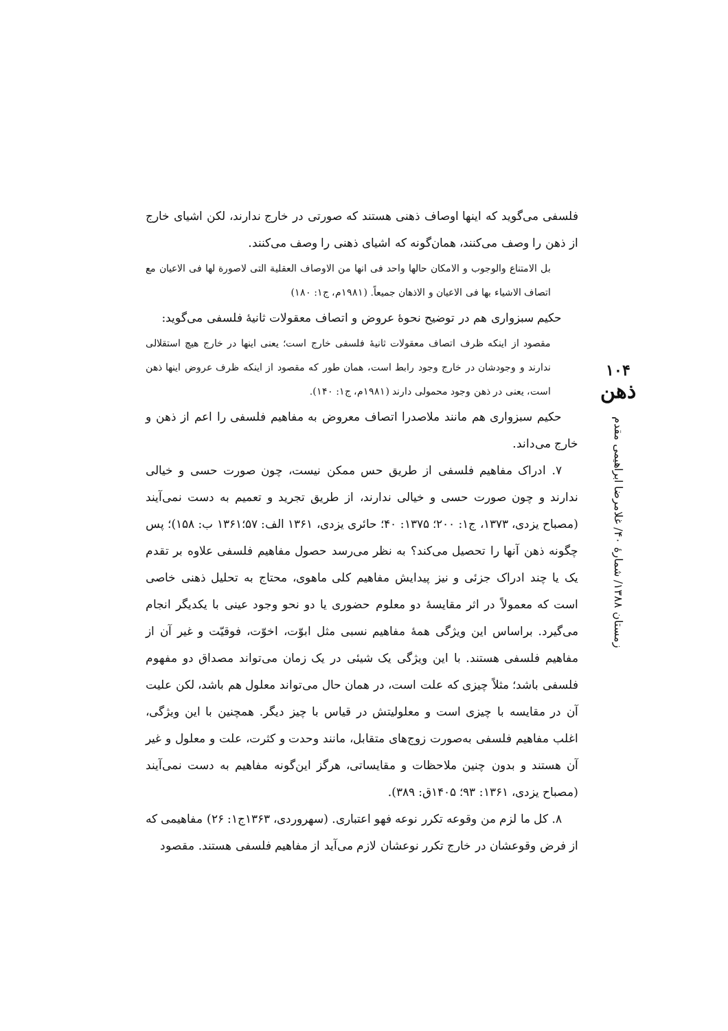فلسفی می‌گوید که اینها اوصاف ذهنی هستند که صورتی در خارج ندارند، لکن اشیای خارج از ذهن را وصف می‌کنند، همان‌گونه که اشیای ذهنی را وصف می‌کنند.
بل الامتناع والوجوب و الامکان حالها واحد فی انها من الاوصاف العقلیة التی لاصورة لها فی الاعیان مع اتصاف الاشیاء بها فی الاعیان و الاذهان جمیعاً. (۱۹۸۱م، ج۱: ۱۸۰)
حکیم سبزواری هم در توضیح نحوهٔ عروض و اتصاف معقولات ثانیهٔ فلسفی می‌گوید:
مقصود از اینکه ظرف اتصاف معقولات ثانیهٔ فلسفی خارج است؛ یعنی اینها در خارج هیچ استقلالی ندارند و وجودشان در خارج وجود رابط است، همان طور که مقصود از اینکه ظرف عروض اینها ذهن است، یعنی در ذهن وجود محمولی دارند (۱۹۸۱م، ج۱: ۱۴۰).
حکیم سبزواری هم مانند ملاصدرا اتصاف معروض به مفاهیم فلسفی را اعم از ذهن و خارج می‌داند.
۷. ادراک مفاهیم فلسفی از طریق حس ممکن نیست، چون صورت حسی و خیالی ندارند و چون صورت حسی و خیالی ندارند، از طریق تجرید و تعمیم به دست نمی‌آیند (مصباح یزدی، ۱۳۷۳، ج۱: ۲۰۰؛ ۱۳۷۵: ۴۰؛ حائری یزدی، ۱۳۶۱ الف: ۵۷؛۱۳۶۱ ب: ۱۵۸)؛ پس چگونه ذهن آنها را تحصیل می‌کند؟ به نظر می‌رسد حصول مفاهیم فلسفی علاوه بر تقدم یک یا چند ادراک جزئی و نیز پیدایش مفاهیم کلی ماهوی، محتاج به تحلیل ذهنی خاصی است که معمولاً در اثر مقایسهٔ دو معلوم حضوری یا دو نحو وجود عینی با یکدیگر انجام می‌گیرد. براساس این ویژگی همهٔ مفاهیم نسبی مثل ابوّت، اخوّت، فوقیّت و غیر آن از مفاهیم فلسفی هستند. با این ویژگی یک شیئی در یک زمان می‌تواند مصداق دو مفهوم فلسفی باشد؛ مثلاً چیزی که علت است، در همان حال می‌تواند معلول هم باشد، لکن علیت آن در مقایسه با چیزی است و معلولیتش در قیاس با چیز دیگر. همچنین با این ویژگی، اغلب مفاهیم فلسفی به‌صورت زوج‌های متقابل، مانند وحدت و کثرت، علت و معلول و غیر آن هستند و بدون چنین ملاحظات و مقایساتی، هرگز این‌گونه مفاهیم به دست نمی‌آیند (مصباح یزدی، ۱۳۶۱: ۹۳؛ ۱۴۰۵ق: ۳۸۹).
۸. کل ما لزم من وقوعه تکرر نوعه فهو اعتباری. (سهروردی، ۱۳۶۳ج۱: ۲۶) مفاهیمی که از فرض وقوعشان در خارج تکرر نوعشان لازم می‌آید از مفاهیم فلسفی هستند. مقصود
۱۰۴
ذهن
زمستان ۱۳۸۸/ شمارهٔ ۴۰/ غلامرضا ابراهیمی مقدم